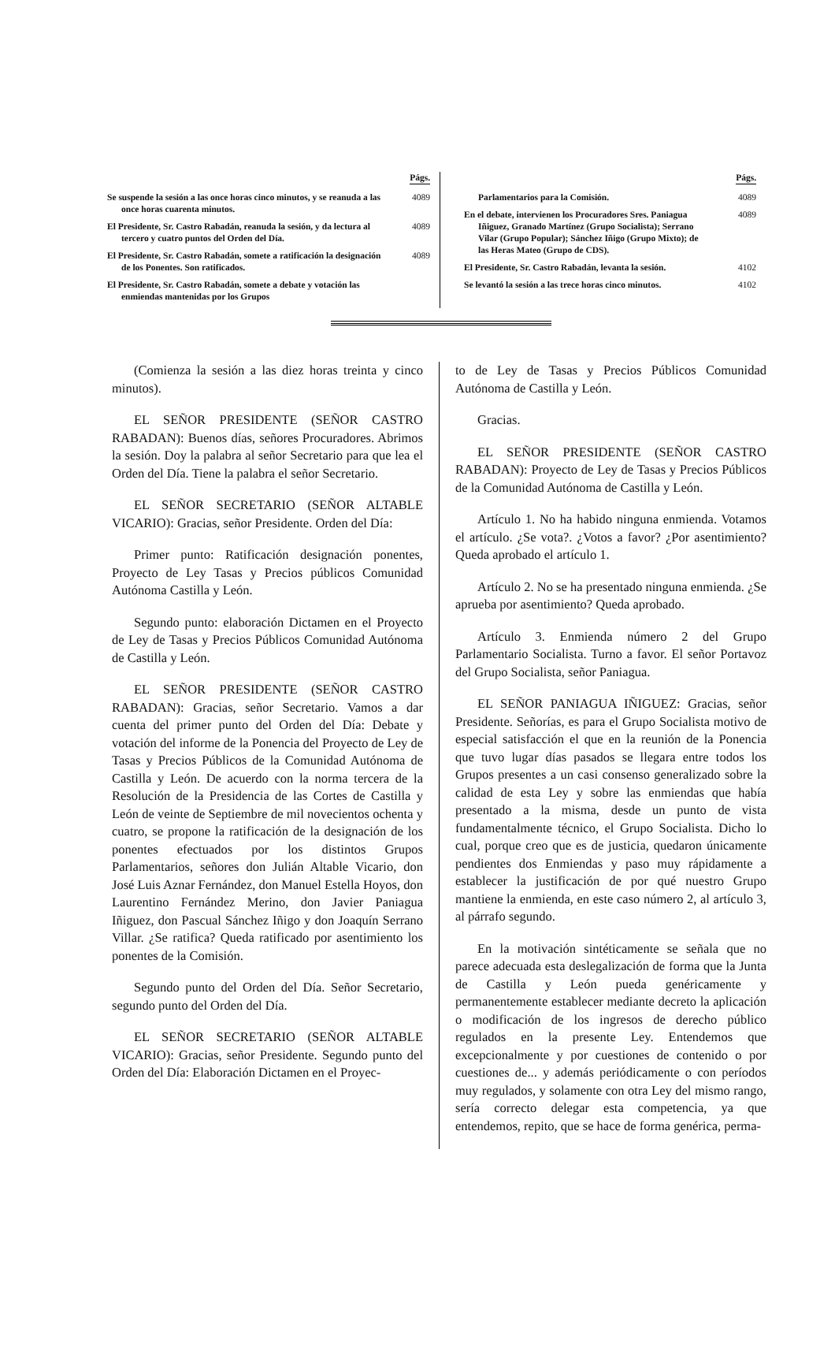Págs.
Se suspende la sesión a las once horas cinco minutos, y se reanuda a las once horas cuarenta minutos.
4089
El Presidente, Sr. Castro Rabadán, reanuda la sesión, y da lectura al tercero y cuatro puntos del Orden del Día.
4089
El Presidente, Sr. Castro Rabadán, somete a ratificación la designación de los Ponentes. Son ratificados.
4089
El Presidente, Sr. Castro Rabadán, somete a debate y votación las enmiendas mantenidas por los Grupos
Págs.
Parlamentarios para la Comisión.
4089
En el debate, intervienen los Procuradores Sres. Paniagua Iñiguez, Granado Martínez (Grupo Socialista); Serrano Vilar (Grupo Popular); Sánchez Iñigo (Grupo Mixto); de las Heras Mateo (Grupo de CDS).
4089
El Presidente, Sr. Castro Rabadán, levanta la sesión.
4102
Se levantó la sesión a las trece horas cinco minutos.
4102
(Comienza la sesión a las diez horas treinta y cinco minutos).
EL SEÑOR PRESIDENTE (SEÑOR CASTRO RABADAN): Buenos días, señores Procuradores. Abrimos la sesión. Doy la palabra al señor Secretario para que lea el Orden del Día. Tiene la palabra el señor Secretario.
EL SEÑOR SECRETARIO (SEÑOR ALTABLE VICARIO): Gracias, señor Presidente. Orden del Día:
Primer punto: Ratificación designación ponentes, Proyecto de Ley Tasas y Precios públicos Comunidad Autónoma Castilla y León.
Segundo punto: elaboración Dictamen en el Proyecto de Ley de Tasas y Precios Públicos Comunidad Autónoma de Castilla y León.
EL SEÑOR PRESIDENTE (SEÑOR CASTRO RABADAN): Gracias, señor Secretario. Vamos a dar cuenta del primer punto del Orden del Día: Debate y votación del informe de la Ponencia del Proyecto de Ley de Tasas y Precios Públicos de la Comunidad Autónoma de Castilla y León. De acuerdo con la norma tercera de la Resolución de la Presidencia de las Cortes de Castilla y León de veinte de Septiembre de mil novecientos ochenta y cuatro, se propone la ratificación de la designación de los ponentes efectuados por los distintos Grupos Parlamentarios, señores don Julián Altable Vicario, don José Luis Aznar Fernández, don Manuel Estella Hoyos, don Laurentino Fernández Merino, don Javier Paniagua Iñiguez, don Pascual Sánchez Iñigo y don Joaquín Serrano Villar. ¿Se ratifica? Queda ratificado por asentimiento los ponentes de la Comisión.
Segundo punto del Orden del Día. Señor Secretario, segundo punto del Orden del Día.
EL SEÑOR SECRETARIO (SEÑOR ALTABLE VICARIO): Gracias, señor Presidente. Segundo punto del Orden del Día: Elaboración Dictamen en el Proyec-
to de Ley de Tasas y Precios Públicos Comunidad Autónoma de Castilla y León.
Gracias.
EL SEÑOR PRESIDENTE (SEÑOR CASTRO RABADAN): Proyecto de Ley de Tasas y Precios Públicos de la Comunidad Autónoma de Castilla y León.
Artículo 1. No ha habido ninguna enmienda. Votamos el artículo. ¿Se vota?. ¿Votos a favor? ¿Por asentimiento? Queda aprobado el artículo 1.
Artículo 2. No se ha presentado ninguna enmienda. ¿Se aprueba por asentimiento? Queda aprobado.
Artículo 3. Enmienda número 2 del Grupo Parlamentario Socialista. Turno a favor. El señor Portavoz del Grupo Socialista, señor Paniagua.
EL SEÑOR PANIAGUA IÑIGUEZ: Gracias, señor Presidente. Señorías, es para el Grupo Socialista motivo de especial satisfacción el que en la reunión de la Ponencia que tuvo lugar días pasados se llegara entre todos los Grupos presentes a un casi consenso generalizado sobre la calidad de esta Ley y sobre las enmiendas que había presentado a la misma, desde un punto de vista fundamentalmente técnico, el Grupo Socialista. Dicho lo cual, porque creo que es de justicia, quedaron únicamente pendientes dos Enmiendas y paso muy rápidamente a establecer la justificación de por qué nuestro Grupo mantiene la enmienda, en este caso número 2, al artículo 3, al párrafo segundo.
En la motivación sintéticamente se señala que no parece adecuada esta deslegalización de forma que la Junta de Castilla y León pueda genéricamente y permanentemente establecer mediante decreto la aplicación o modificación de los ingresos de derecho público regulados en la presente Ley. Entendemos que excepcionalmente y por cuestiones de contenido o por cuestiones de... y además periódicamente o con períodos muy regulados, y solamente con otra Ley del mismo rango, sería correcto delegar esta competencia, ya que entendemos, repito, que se hace de forma genérica, perma-